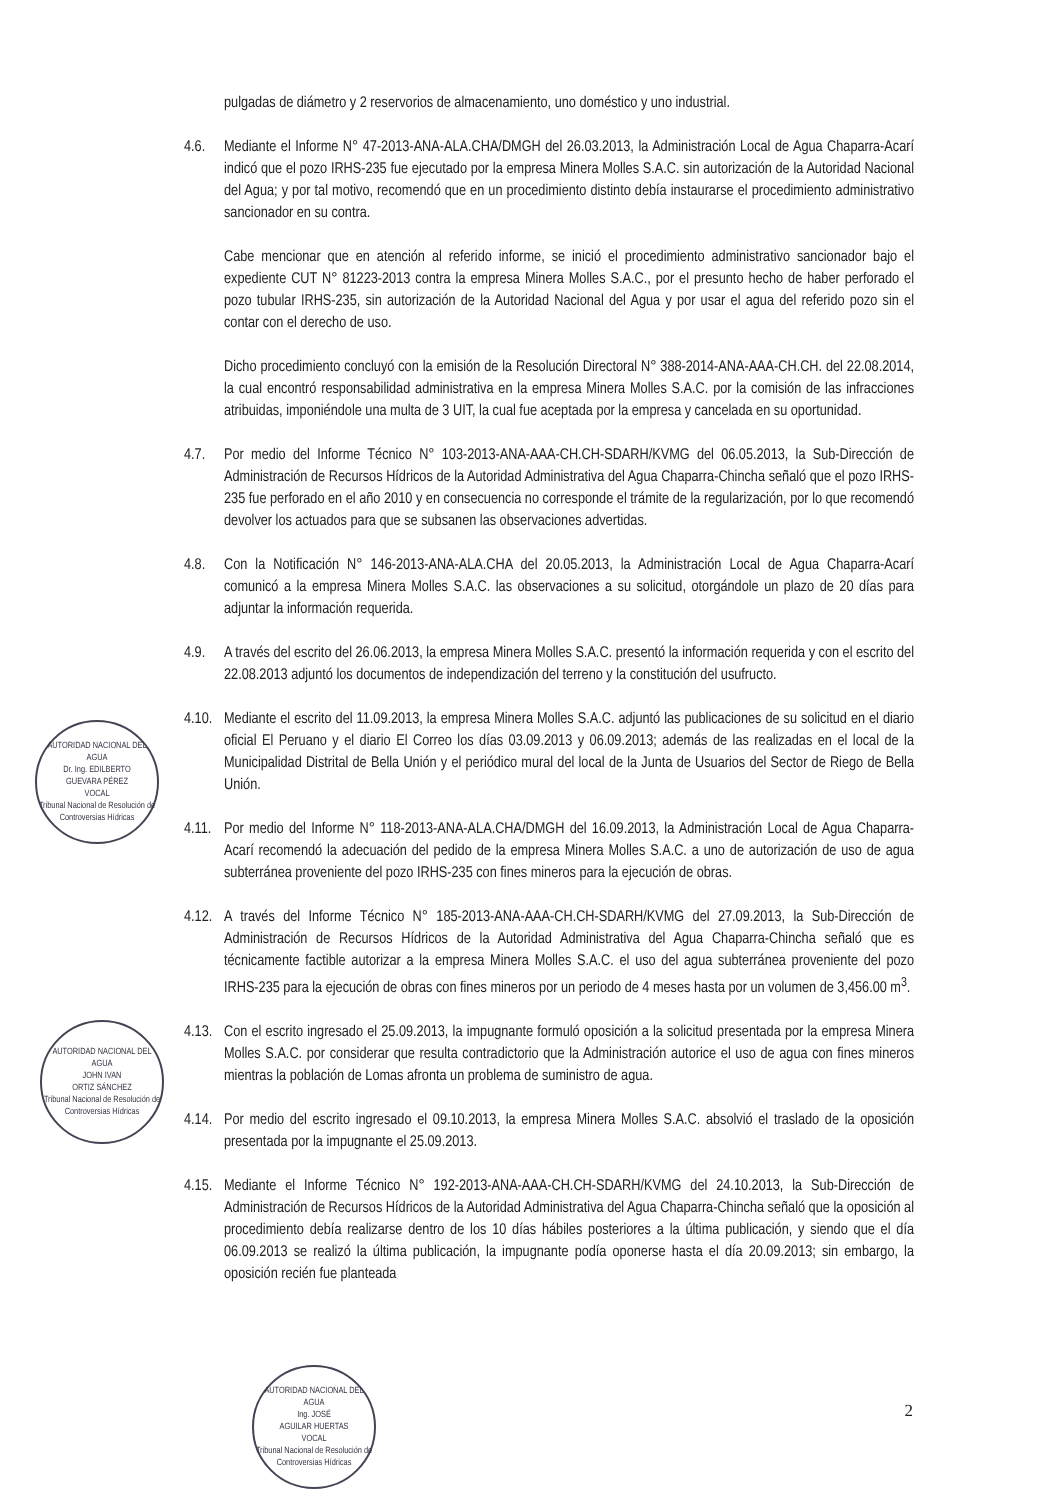pulgadas de diámetro y 2 reservorios de almacenamiento, uno doméstico y uno industrial.
4.6. Mediante el Informe N° 47-2013-ANA-ALA.CHA/DMGH del 26.03.2013, la Administración Local de Agua Chaparra-Acarí indicó que el pozo IRHS-235 fue ejecutado por la empresa Minera Molles S.A.C. sin autorización de la Autoridad Nacional del Agua; y por tal motivo, recomendó que en un procedimiento distinto debía instaurarse el procedimiento administrativo sancionador en su contra.
Cabe mencionar que en atención al referido informe, se inició el procedimiento administrativo sancionador bajo el expediente CUT N° 81223-2013 contra la empresa Minera Molles S.A.C., por el presunto hecho de haber perforado el pozo tubular IRHS-235, sin autorización de la Autoridad Nacional del Agua y por usar el agua del referido pozo sin el contar con el derecho de uso.
Dicho procedimiento concluyó con la emisión de la Resolución Directoral N° 388-2014-ANA-AAA-CH.CH. del 22.08.2014, la cual encontró responsabilidad administrativa en la empresa Minera Molles S.A.C. por la comisión de las infracciones atribuidas, imponiéndole una multa de 3 UIT, la cual fue aceptada por la empresa y cancelada en su oportunidad.
4.7. Por medio del Informe Técnico N° 103-2013-ANA-AAA-CH.CH-SDARH/KVMG del 06.05.2013, la Sub-Dirección de Administración de Recursos Hídricos de la Autoridad Administrativa del Agua Chaparra-Chincha señaló que el pozo IRHS-235 fue perforado en el año 2010 y en consecuencia no corresponde el trámite de la regularización, por lo que recomendó devolver los actuados para que se subsanen las observaciones advertidas.
4.8. Con la Notificación N° 146-2013-ANA-ALA.CHA del 20.05.2013, la Administración Local de Agua Chaparra-Acarí comunicó a la empresa Minera Molles S.A.C. las observaciones a su solicitud, otorgándole un plazo de 20 días para adjuntar la información requerida.
4.9. A través del escrito del 26.06.2013, la empresa Minera Molles S.A.C. presentó la información requerida y con el escrito del 22.08.2013 adjuntó los documentos de independización del terreno y la constitución del usufructo.
4.10.
Mediante el escrito del 11.09.2013, la empresa Minera Molles S.A.C. adjuntó las publicaciones de su solicitud en el diario oficial El Peruano y el diario El Correo los días 03.09.2013 y 06.09.2013; además de las realizadas en el local de la Municipalidad Distrital de Bella Unión y el periódico mural del local de la Junta de Usuarios del Sector de Riego de Bella Unión.
4.11.
Por medio del Informe N° 118-2013-ANA-ALA.CHA/DMGH del 16.09.2013, la Administración Local de Agua Chaparra-Acarí recomendó la adecuación del pedido de la empresa Minera Molles S.A.C. a uno de autorización de uso de agua subterránea proveniente del pozo IRHS-235 con fines mineros para la ejecución de obras.
4.12.
A través del Informe Técnico N° 185-2013-ANA-AAA-CH.CH-SDARH/KVMG del 27.09.2013, la Sub-Dirección de Administración de Recursos Hídricos de la Autoridad Administrativa del Agua Chaparra-Chincha señaló que es técnicamente factible autorizar a la empresa Minera Molles S.A.C. el uso del agua subterránea proveniente del pozo IRHS-235 para la ejecución de obras con fines mineros por un periodo de 4 meses hasta por un volumen de 3,456.00 m<sup>3</sup>.
4.13.
Con el escrito ingresado el 25.09.2013, la impugnante formuló oposición a la solicitud presentada por la empresa Minera Molles S.A.C. por considerar que resulta contradictorio que la Administración autorice el uso de agua con fines mineros mientras la población de Lomas afronta un problema de suministro de agua.
4.14.
Por medio del escrito ingresado el 09.10.2013, la empresa Minera Molles S.A.C. absolvió el traslado de la oposición presentada por la impugnante el 25.09.2013.
4.15.
Mediante el Informe Técnico N° 192-2013-ANA-AAA-CH.CH-SDARH/KVMG del 24.10.2013, la Sub-Dirección de Administración de Recursos Hídricos de la Autoridad Administrativa del Agua Chaparra-Chincha señaló que la oposición al procedimiento debía realizarse dentro de los 10 días hábiles posteriores a la última publicación, y siendo que el día 06.09.2013 se realizó la última publicación, la impugnante podía oponerse hasta el día 20.09.2013; sin embargo, la oposición recién fue planteada
AUTORIDAD NACIONAL DEL AGUA
Dr. Ing. EDILBERTO
GUEVARA PÉREZ
VOCAL
Tribunal Nacional de Resolución de Controversias Hídricas
AUTORIDAD NACIONAL DEL AGUA
JOHN IVAN
ORTIZ SÁNCHEZ
Tribunal Nacional de Resolución de Controversias Hídricas
AUTORIDAD NACIONAL DEL AGUA
Ing. JOSÉ
AGUILAR HUERTAS
VOCAL
Tribunal Nacional de Resolución de Controversias Hídricas
2